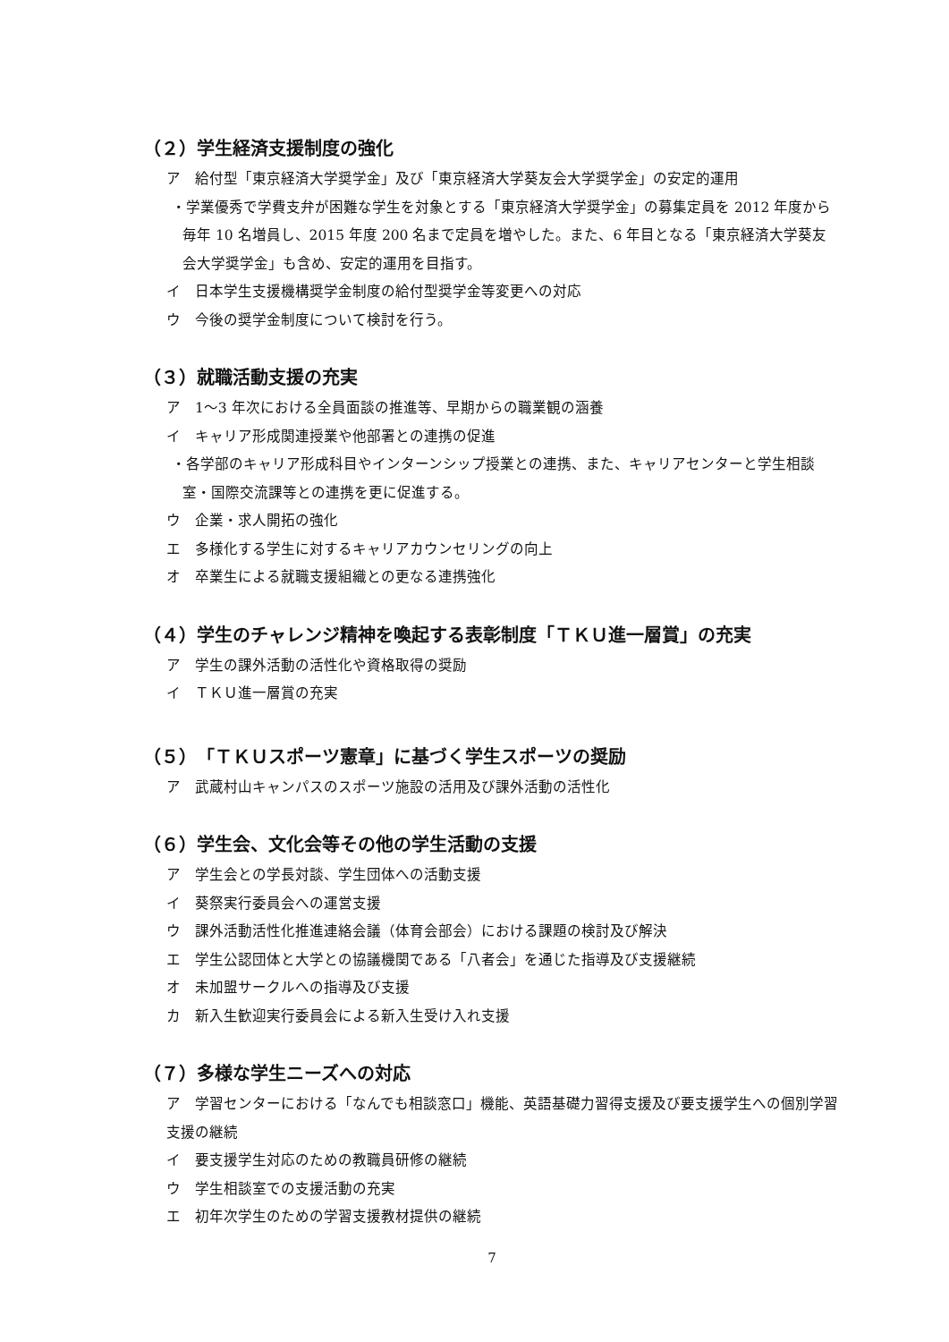（２）学生経済支援制度の強化
ア　給付型「東京経済大学奨学金」及び「東京経済大学葵友会大学奨学金」の安定的運用
・学業優秀で学費支弁が困難な学生を対象とする「東京経済大学奨学金」の募集定員を 2012 年度から毎年 10 名増員し、2015 年度 200 名まで定員を増やした。また、6 年目となる「東京経済大学葵友会大学奨学金」も含め、安定的運用を目指す。
イ　日本学生支援機構奨学金制度の給付型奨学金等変更への対応
ウ　今後の奨学金制度について検討を行う。
（３）就職活動支援の充実
ア　1〜3 年次における全員面談の推進等、早期からの職業観の涵養
イ　キャリア形成関連授業や他部署との連携の促進
・各学部のキャリア形成科目やインターンシップ授業との連携、また、キャリアセンターと学生相談室・国際交流課等との連携を更に促進する。
ウ　企業・求人開拓の強化
エ　多様化する学生に対するキャリアカウンセリングの向上
オ　卒業生による就職支援組織との更なる連携強化
（４）学生のチャレンジ精神を喚起する表彰制度「ＴＫＵ進一層賞」の充実
ア　学生の課外活動の活性化や資格取得の奨励
イ　ＴＫＵ進一層賞の充実
（５）「ＴＫＵスポーツ憲章」に基づく学生スポーツの奨励
ア　武蔵村山キャンパスのスポーツ施設の活用及び課外活動の活性化
（６）学生会、文化会等その他の学生活動の支援
ア　学生会との学長対談、学生団体への活動支援
イ　葵祭実行委員会への運営支援
ウ　課外活動活性化推進連絡会議（体育会部会）における課題の検討及び解決
エ　学生公認団体と大学との協議機関である「八者会」を通じた指導及び支援継続
オ　未加盟サークルへの指導及び支援
カ　新入生歓迎実行委員会による新入生受け入れ支援
（７）多様な学生ニーズへの対応
ア　学習センターにおける「なんでも相談窓口」機能、英語基礎力習得支援及び要支援学生への個別学習支援の継続
イ　要支援学生対応のための教職員研修の継続
ウ　学生相談室での支援活動の充実
エ　初年次学生のための学習支援教材提供の継続
7